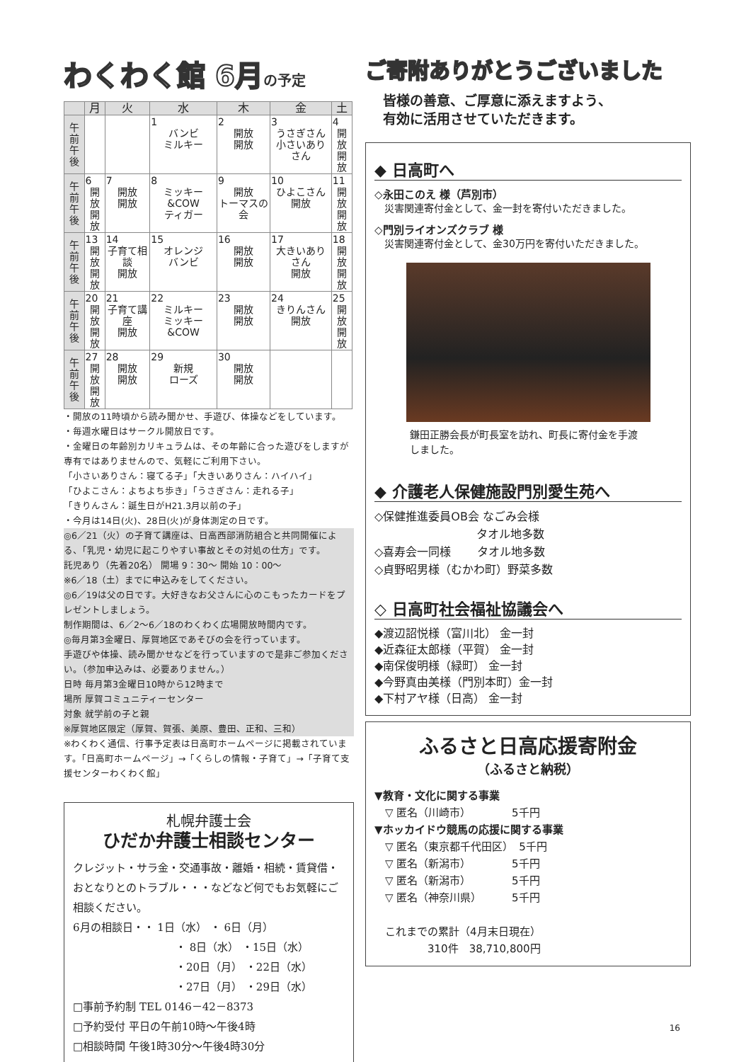わくわく館 6月の予定
| | 月 | 火 | 水 | 木 | 金 | 土 |
| --- | --- | --- | --- | --- | --- | --- |
| 午前 午後 | | | 1 バンビ ミルキー | 2 開放 開放 | 3 うさぎさん 小さいありさん | 4 開放 開放 |
| 午前 午後 | 6 開放 開放 | 7 開放 開放 | 8 ミッキー&COW ティガー | 9 開放 トーマスの会 | 10 ひよこさん 開放 | 11 開放 開放 |
| 午前 午後 | 13 開放 開放 | 14 子育て相談 開放 | 15 オレンジ バンビ | 16 開放 開放 | 17 大きいありさん 開放 | 18 開放 開放 |
| 午前 午後 | 20 開放 開放 | 21 子育て講座 開放 | 22 ミルキー ミッキー&COW | 23 開放 開放 | 24 きりんさん 開放 | 25 開放 開放 |
| 午前 午後 | 27 開放 開放 | 28 開放 開放 | 29 新規 ローズ | 30 開放 開放 | | |
・開放の11時頃から読み聞かせ、手遊び、体操などをしています。
・毎週水曜日はサークル開放日です。
・金曜日の年齢別カリキュラムは、その年齢に合った遊びをしますが専有ではありませんので、気軽にご利用下さい。
「小さいありさん：寝てる子」「大きいありさん：ハイハイ」
「ひよこさん：よちよち歩き」「うさぎさん：走れる子」
「きりんさん：誕生日がH21.3月以前の子」
・今月は14日(火)、28日(火)が身体測定の日です。
◎6／21（火）の子育て講座は、日高西部消防組合と共同開催による、「乳児・幼児に起こりやすい事故とその対処の仕方」です。
託児あり（先着20名） 開場 9：30～ 開始 10：00～
※6／18（土）までに申込みをしてください。
◎6／19は父の日です。大好きなお父さんに心のこもったカードをプレゼントしましょう。
制作期間は、6／2～6／18のわくわく広場開放時間内です。
◎毎月第3金曜日、厚賀地区であそびの会を行っています。
手遊びや体操、読み聞かせなどを行っていますので是非ご参加ください。（参加申込みは、必要ありません。）
日時 毎月第3金曜日10時から12時まで
場所 厚賀コミュニティーセンター
対象 就学前の子と親
※厚賀地区限定（厚賀、賀張、美原、豊田、正和、三和）
※わくわく通信、行事予定表は日高町ホームページに掲載されています。「日高町ホームページ」→「くらしの情報・子育て」→「子育て支援センターわくわく館」
札幌弁護士会
ひだか弁護士相談センター
クレジット・サラ金・交通事故・離婚・相続・賃貸借・おとなりとのトラブル・・・などなど何でもお気軽にご相談ください。
6月の相談日・・ 1日（水） ・ 6日（月）
・ 8日（水） ・15日（水）
・20日（月） ・22日（水）
・27日（月） ・29日（水）
□事前予約制 TEL 0146－42－8373
□予約受付 平日の午前10時～午後4時
□相談時間 午後1時30分～午後4時30分
ご寄附ありがとうございました
皆様の善意、ご厚意に添えますよう、
有効に活用させていただきます。
◆ 日高町へ
◇永田このえ 様（芦別市）
　災害関連寄付金として、金一封を寄付いただきました。
◇門別ライオンズクラブ 様
　災害関連寄付金として、金30万円を寄付いただきました。
鎌田正勝会長が町長室を訪れ、町長に寄付金を手渡しました。
◆ 介護老人保健施設門別愛生苑へ
◇保健推進委員OB会 なごみ会様
　　　　　　　　　タオル地多数
◇喜寿会一同様　　 タオル地多数
◇貞野昭男様（むかわ町）野菜多数
◇ 日高町社会福祉協議会へ
◆渡辺詔悦様（富川北） 金一封
◆近森征太郎様（平賀） 金一封
◆南保俊明様（緑町） 金一封
◆今野真由美様（門別本町）金一封
◆下村アヤ様（日高） 金一封
ふるさと日高応援寄附金
（ふるさと納税）
▼教育・文化に関する事業
　▽ 匿名（川崎市）　　　　 5千円
▼ホッカイドウ競馬の応援に関する事業
　▽ 匿名（東京都千代田区）　5千円
　▽ 匿名（新潟市）　　　　 5千円
　▽ 匿名（新潟市）　　　　 5千円
　▽ 匿名（神奈川県）　　　 5千円
　これまでの累計（4月末日現在）
　　　　　310件　38,710,800円
16